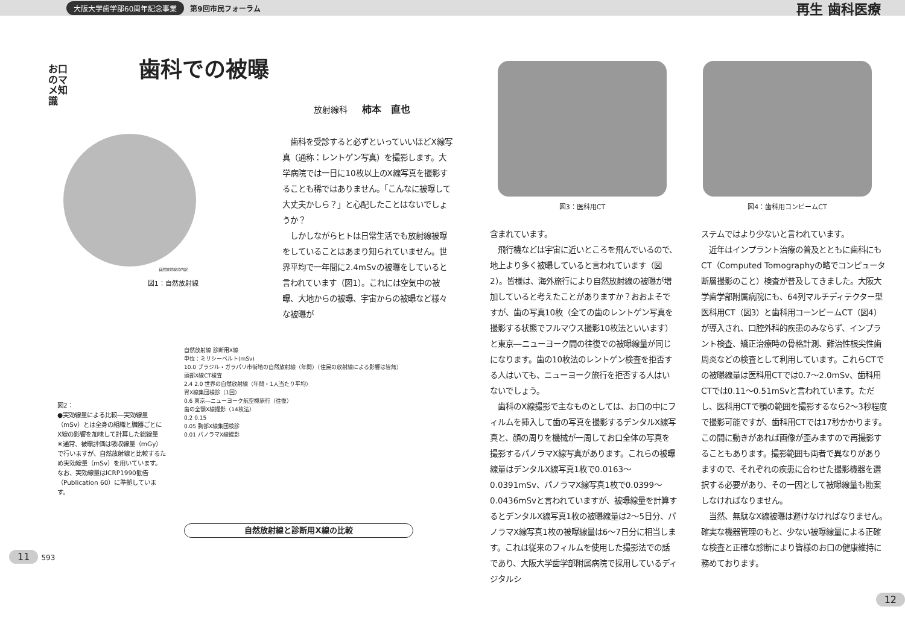大阪大学歯学部60周年記念事業 第9回市民フォーラム 再生 歯科医療
お口のマメ知識
歯科での被曝
放射線科 柿本　直也
自然放射線の内訳
図1：自然放射線
　歯科を受診すると必ずといっていいほどX線写真（通称：レントゲン写真）を撮影します。大学病院では一日に10枚以上のX線写真を撮影することも稀ではありません。「こんなに被曝して大丈夫かしら？」と心配したことはないでしょうか？
　しかしながらヒトは日常生活でも放射線被曝をしていることはあまり知られていません。世界平均で一年間に2.4mSvの被曝をしていると言われています（図1）。これには空気中の被曝、大地からの被曝、宇宙からの被曝など様々な被曝が
図2：
●実効線量による比較―実効線量（mSv）とは全身の組織と臓器ごとにX線の影響を加味して計算した総線量
※通常、被曝評価は吸収線量（mGy）で行いますが、自然放射線と比較するため実効線量（mSv）を用いています。なお、実効線量はICRP1990勧告（Publication 60）に準拠しています。
自然放射線 診断用X線
単位：ミリシーベルト(mSv)
10.0 ブラジル・ガラパリ市街地の自然放射線（年間）（住民の放射線による影響は皆無）
頭部X線CT検査
2.4 2.0 世界の自然放射線（年間・1人当たり平均）
胃X線集団検診（1回）
0.6 東京―ニューヨーク航空機旅行（往復）
歯の全顎X線撮影（14枚法）
0.2 0.15
0.05 胸部X線集団検診
0.01 パノラマX線撮影
自然放射線と診断用X線の比較
11 593
図3：医科用CT 図4：歯科用コンビームCT
含まれています。
　飛行機などは宇宙に近いところを飛んでいるので、地上より多く被曝していると言われています（図2）。皆様は、海外旅行により自然放射線の被曝が増加していると考えたことがありますか？おおよそですが、歯の写真10枚（全ての歯のレントゲン写真を撮影する状態でフルマウス撮影10枚法といいます）と東京―ニューヨーク間の往復での被曝線量が同じになります。歯の10枚法のレントゲン検査を拒否する人はいても、ニューヨーク旅行を拒否する人はいないでしょう。
　歯科のX線撮影で主なものとしては、お口の中にフィルムを挿入して歯の写真を撮影するデンタルX線写真と、顔の周りを機械が一周してお口全体の写真を撮影するパノラマX線写真があります。これらの被曝線量はデンタルX線写真1枚で0.0163～0.0391mSv、パノラマX線写真1枚で0.0399～0.0436mSvと言われていますが、被曝線量を計算するとデンタルX線写真1枚の被曝線量は2～5日分、パノラマX線写真1枚の被曝線量は6～7日分に相当します。これは従来のフィルムを使用した撮影法での話であり、大阪大学歯学部附属病院で採用しているディジタルシ
ステムではより少ないと言われています。
　近年はインプラント治療の普及とともに歯科にもCT（Computed Tomographyの略でコンピュータ断層撮影のこと）検査が普及してきました。大阪大学歯学部附属病院にも、64列マルチディテクター型医科用CT（図3）と歯科用コーンビームCT（図4）が導入され、口腔外科的疾患のみならず、インプラント検査、矯正治療時の骨格計測、難治性根尖性歯周炎などの検査として利用しています。これらCTでの被曝線量は医科用CTでは0.7～2.0mSv、歯科用CTでは0.11～0.51mSvと言われています。ただし、医科用CTで顎の範囲を撮影するなら2～3秒程度で撮影可能ですが、歯科用CTでは17秒かかります。この間に動きがあれば画像が歪みますので再撮影することもあります。撮影範囲も両者で異なりがありますので、それぞれの疾患に合わせた撮影機器を選択する必要があり、その一因として被曝線量も勘案しなければなりません。
　当然、無駄なX線被曝は避けなければなりません。確実な機器管理のもと、少ない被曝線量による正確な検査と正確な診断により皆様のお口の健康維持に務めております。
12